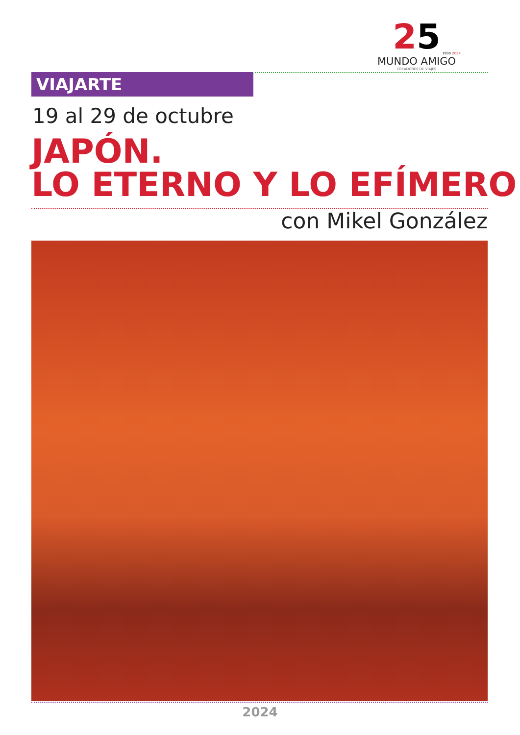25
1999 2024
MUNDO AMIGO
CREADORES DE VIAJES
VIAJARTE
19 al 29 de octubre
JAPÓN.
LO ETERNO Y LO EFÍMERO
con Mikel González
2024